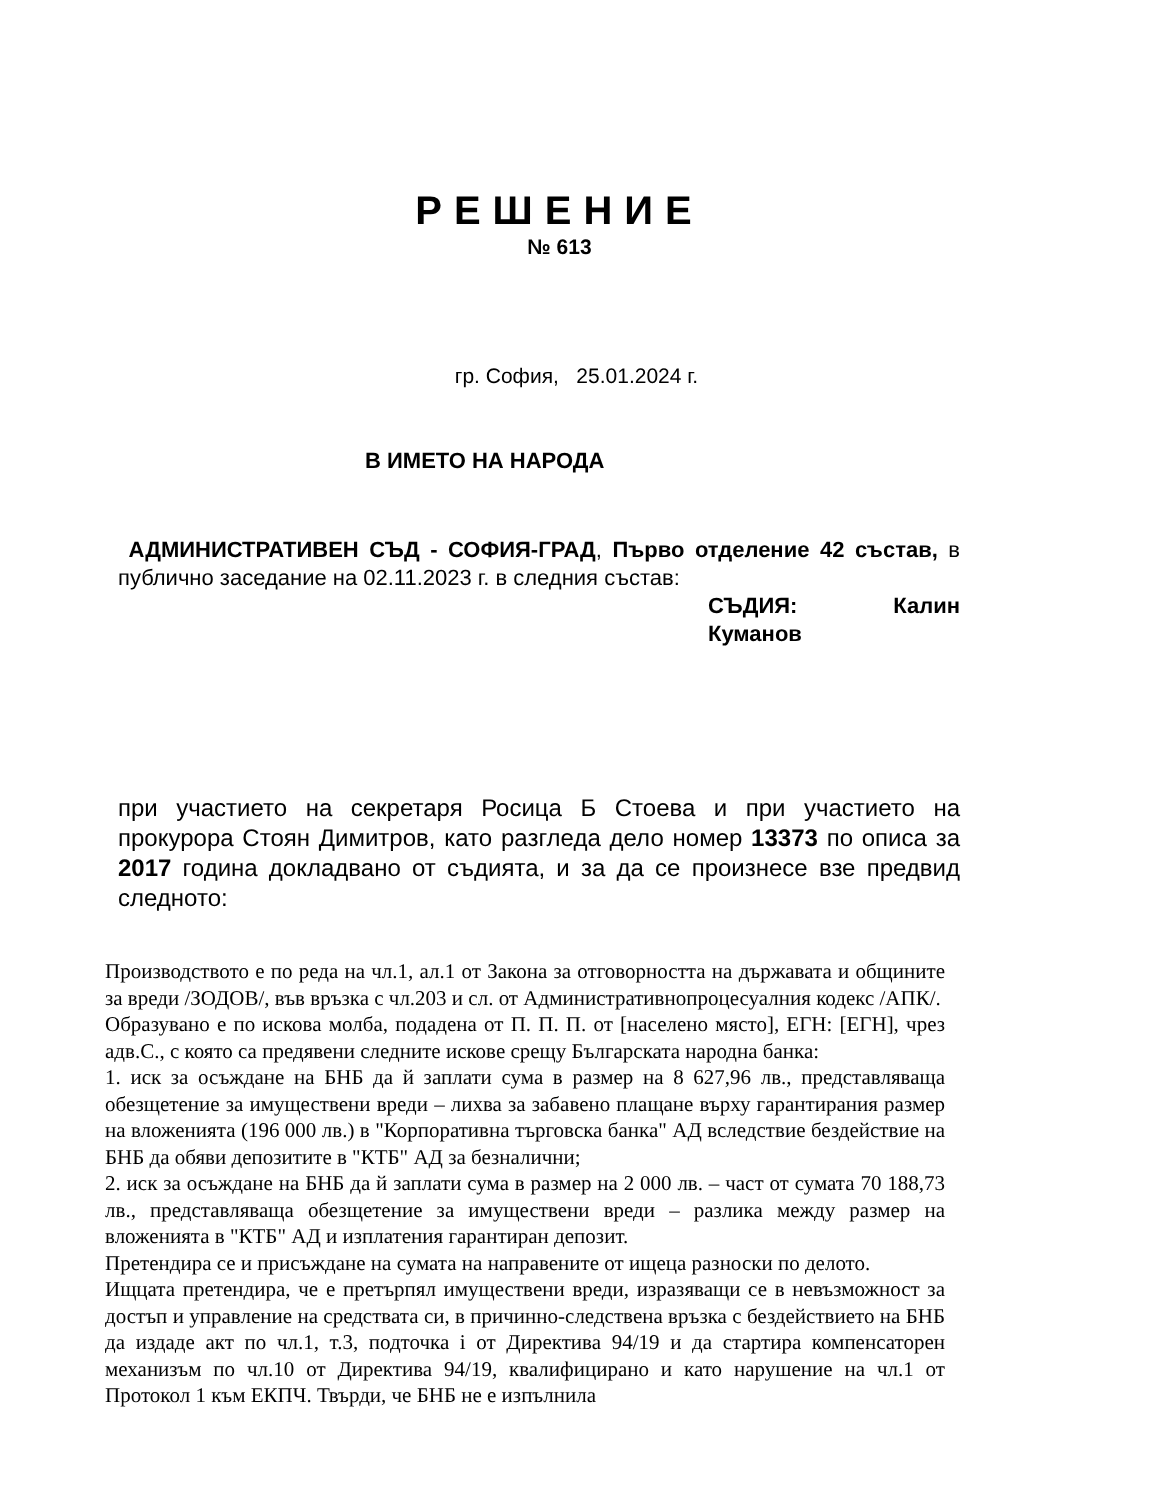РЕШЕНИЕ
№ 613
гр. София, 25.01.2024 г.
В ИМЕТО НА НАРОДА
АДМИНИСТРАТИВЕН СЪД - СОФИЯ-ГРАД, Първо отделение 42 състав, в публично заседание на 02.11.2023 г. в следния състав:
СЪДИЯ: Калин Куманов
при участието на секретаря Росица Б Стоева и при участието на прокурора Стоян Димитров, като разгледа дело номер 13373 по описа за 2017 година докладвано от съдията, и за да се произнесе взе предвид следното:
Производството е по реда на чл.1, ал.1 от Закона за отговорността на държавата и общините за вреди /ЗОДОВ/, във връзка с чл.203 и сл. от Административнопроцесуалния кодекс /АПК/.
Образувано е по искова молба, подадена от П. П. П. от [населено място], ЕГН: [ЕГН], чрез адв.С., с която са предявени следните искове срещу Българската народна банка:
1. иск за осъждане на БНБ да й заплати сума в размер на 8 627,96 лв., представляваща обезщетение за имуществени вреди – лихва за забавено плащане върху гарантирания размер на вложенията (196 000 лв.) в "Корпоративна търговска банка" АД вследствие бездействие на БНБ да обяви депозитите в "КТБ" АД за безналични;
2. иск за осъждане на БНБ да й заплати сума в размер на 2 000 лв. – част от сумата 70 188,73 лв., представляваща обезщетение за имуществени вреди – разлика между размер на вложенията в "КТБ" АД и изплатения гарантиран депозит.
Претендира се и присъждане на сумата на направените от ищеца разноски по делото.
Ищцата претендира, че е претърпял имуществени вреди, изразяващи се в невъзможност за достъп и управление на средствата си, в причинно-следствена връзка с бездействието на БНБ да издаде акт по чл.1, т.3, подточка i от Директива 94/19 и да стартира компенсаторен механизъм по чл.10 от Директива 94/19, квалифицирано и като нарушение на чл.1 от Протокол 1 към ЕКПЧ. Твърди, че БНБ не е изпълнила